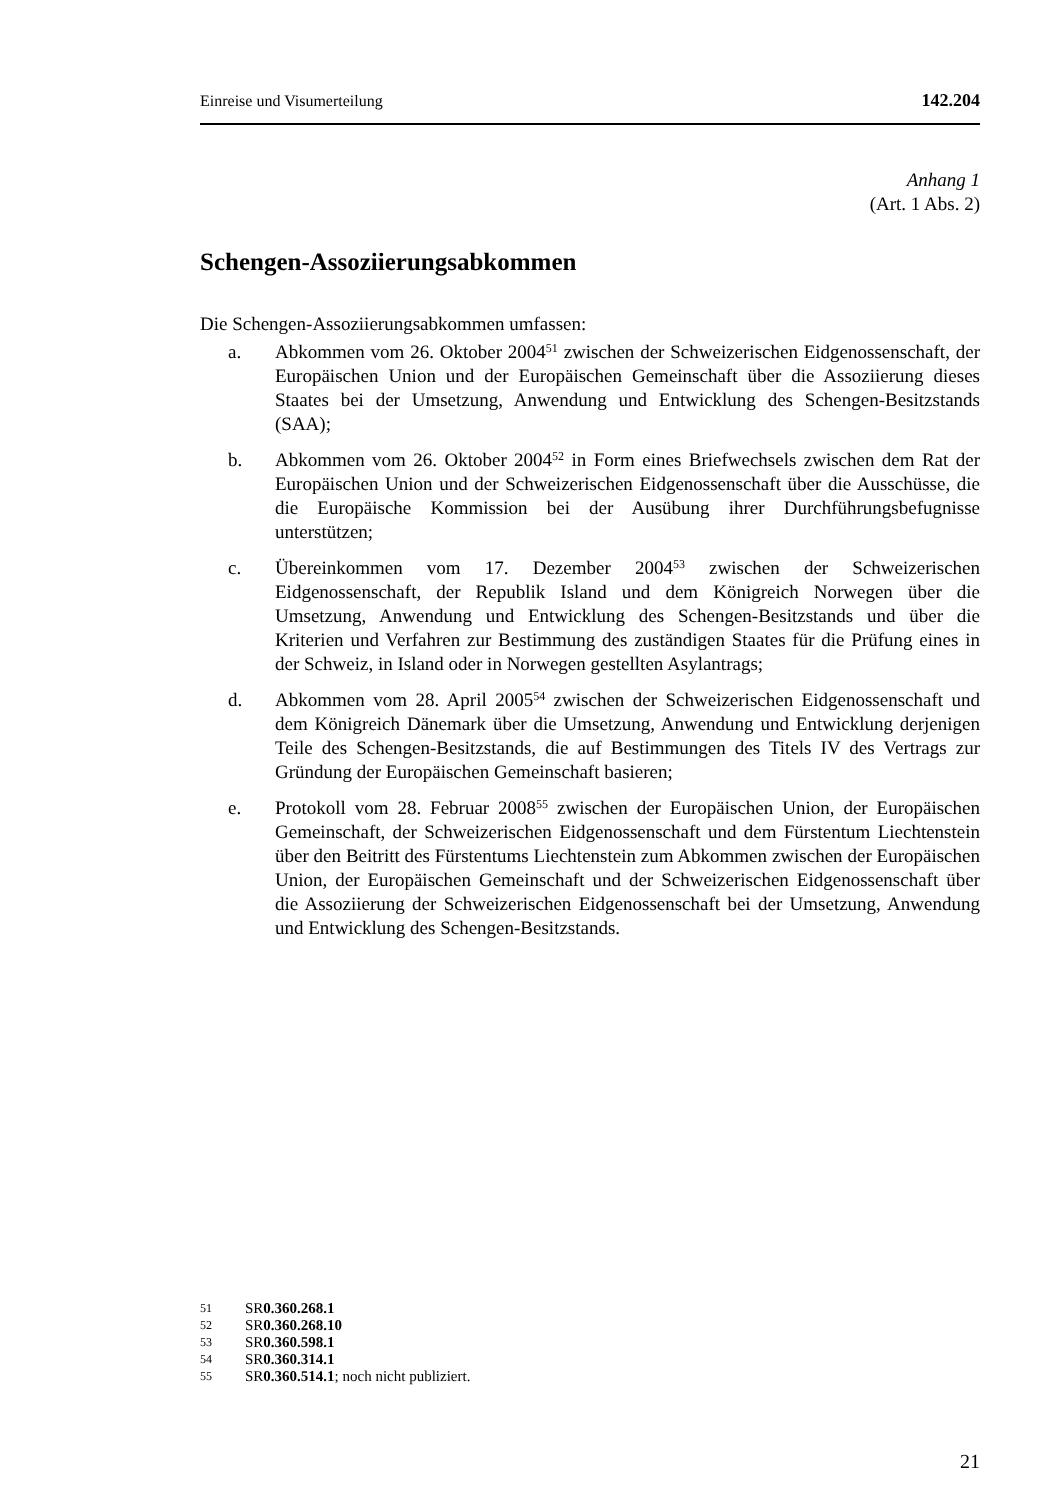Einreise und Visumerteilung 142.204
Anhang 1
(Art. 1 Abs. 2)
Schengen-Assoziierungsabkommen
Die Schengen-Assoziierungsabkommen umfassen:
a. Abkommen vom 26. Oktober 2004<sup>51</sup> zwischen der Schweizerischen Eidgenossenschaft, der Europäischen Union und der Europäischen Gemeinschaft über die Assoziierung dieses Staates bei der Umsetzung, Anwendung und Entwicklung des Schengen-Besitzstands (SAA);
b. Abkommen vom 26. Oktober 2004<sup>52</sup> in Form eines Briefwechsels zwischen dem Rat der Europäischen Union und der Schweizerischen Eidgenossenschaft über die Ausschüsse, die die Europäische Kommission bei der Ausübung ihrer Durchführungsbefugnisse unterstützen;
c. Übereinkommen vom 17. Dezember 2004<sup>53</sup> zwischen der Schweizerischen Eidgenossenschaft, der Republik Island und dem Königreich Norwegen über die Umsetzung, Anwendung und Entwicklung des Schengen-Besitzstands und über die Kriterien und Verfahren zur Bestimmung des zuständigen Staates für die Prüfung eines in der Schweiz, in Island oder in Norwegen gestellten Asylantrags;
d. Abkommen vom 28. April 2005<sup>54</sup> zwischen der Schweizerischen Eidgenossenschaft und dem Königreich Dänemark über die Umsetzung, Anwendung und Entwicklung derjenigen Teile des Schengen-Besitzstands, die auf Bestimmungen des Titels IV des Vertrags zur Gründung der Europäischen Gemeinschaft basieren;
e. Protokoll vom 28. Februar 2008<sup>55</sup> zwischen der Europäischen Union, der Europäischen Gemeinschaft, der Schweizerischen Eidgenossenschaft und dem Fürstentum Liechtenstein über den Beitritt des Fürstentums Liechtenstein zum Abkommen zwischen der Europäischen Union, der Europäischen Gemeinschaft und der Schweizerischen Eidgenossenschaft über die Assoziierung der Schweizerischen Eidgenossenschaft bei der Umsetzung, Anwendung und Entwicklung des Schengen-Besitzstands.
51 SR 0.360.268.1
52 SR 0.360.268.10
53 SR 0.360.598.1
54 SR 0.360.314.1
55 SR 0.360.514.1; noch nicht publiziert.
21